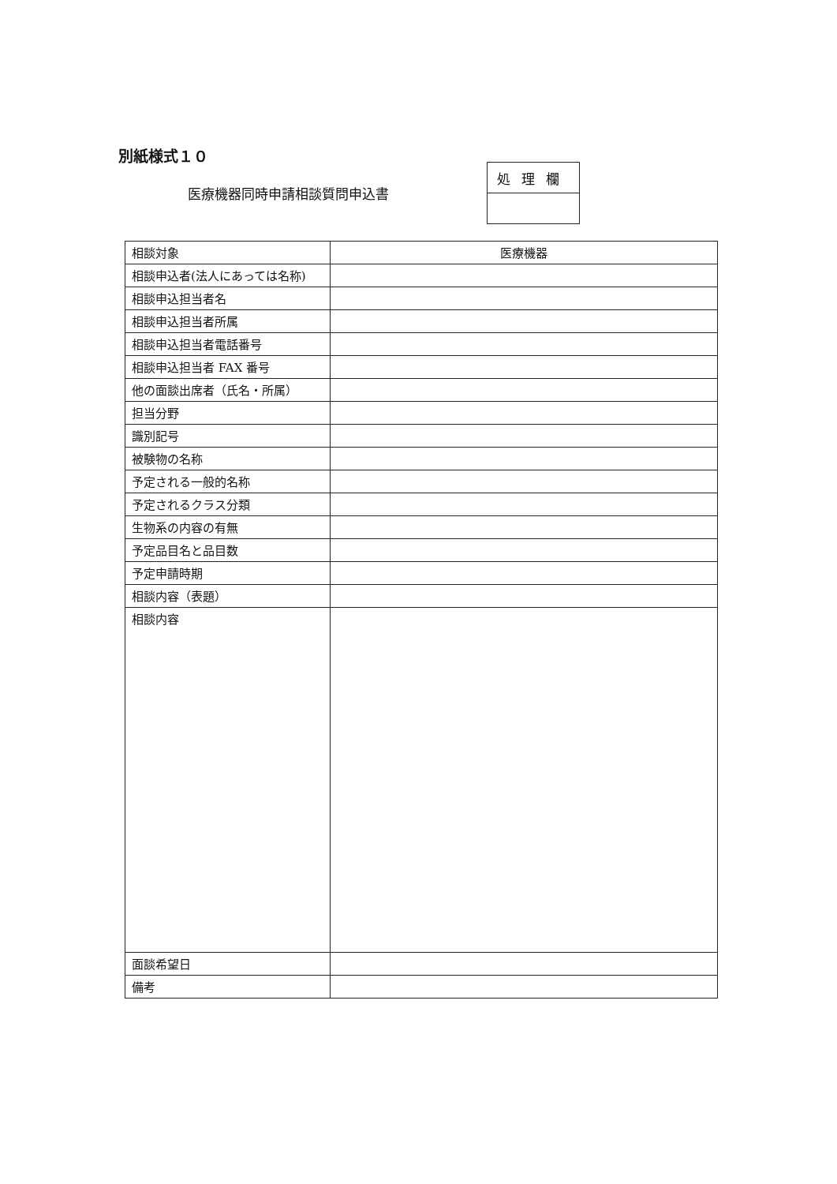別紙様式１０
医療機器同時申請相談質問申込書
| 処理欄 |
| 相談対象 | 医療機器 |
| 相談申込者(法人にあっては名称) | |
| 相談申込担当者名 | |
| 相談申込担当者所属 | |
| 相談申込担当者電話番号 | |
| 相談申込担当者 FAX 番号 | |
| 他の面談出席者（氏名・所属） | |
| 担当分野 | |
| 識別記号 | |
| 被験物の名称 | |
| 予定される一般的名称 | |
| 予定されるクラス分類 | |
| 生物系の内容の有無 | |
| 予定品目名と品目数 | |
| 予定申請時期 | |
| 相談内容（表題） | |
| 相談内容 | |
| 面談希望日 | |
| 備考 | |